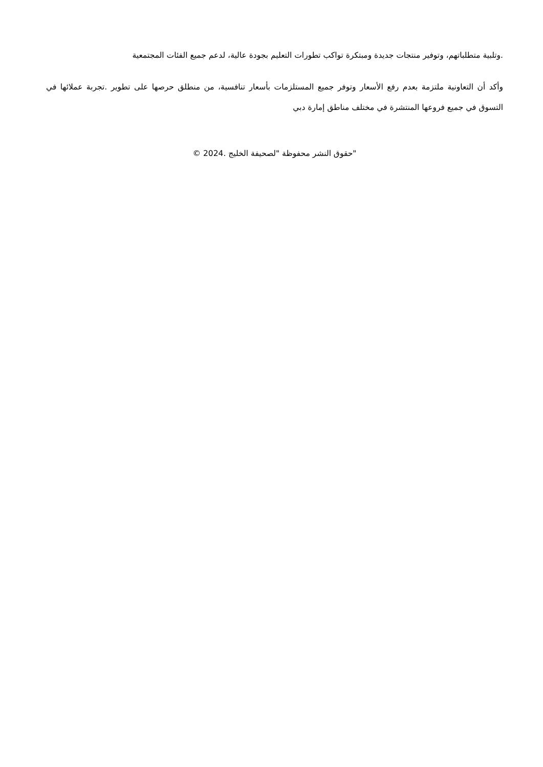.وتلبية متطلباتهم، وتوفير منتجات جديدة ومبتكرة تواكب تطورات التعليم بجودة عالية، لدعم جميع الفئات المجتمعية
وأكد أن التعاونية ملتزمة بعدم رفع الأسعار وتوفر جميع المستلزمات بأسعار تنافسية، من منطلق حرصها على تطوير .تجربة عملائها في التسوق في جميع فروعها المنتشرة في مختلف مناطق إمارة دبي
"حقوق النشر محفوظة "لصحيفة الخليج .2024 ©